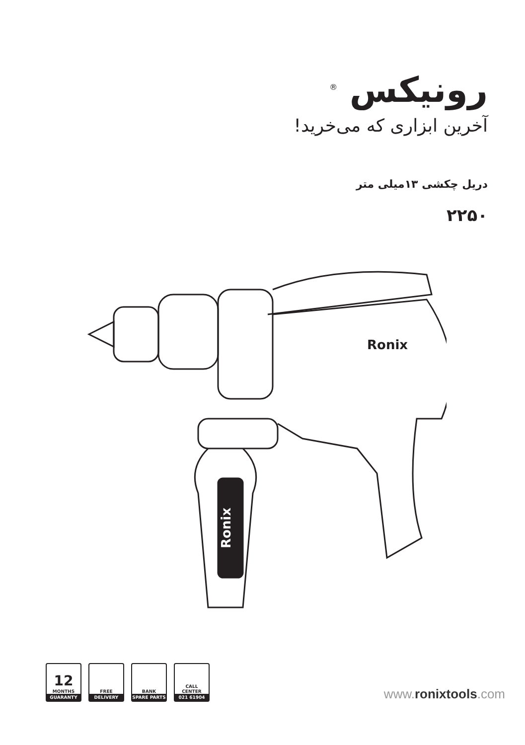رونیکس <sup>®</sup>
آخرین ابزاری که می‌خرید!
دریل چکشی ۱۳میلی متر
۲۲۵۰
Ronix
Ronix
12
MONTHS
GUARANTY
FREE
DELIVERY
BANK
SPARE PARTS
CALL
CENTER
021 61904
www.ronixtools.com